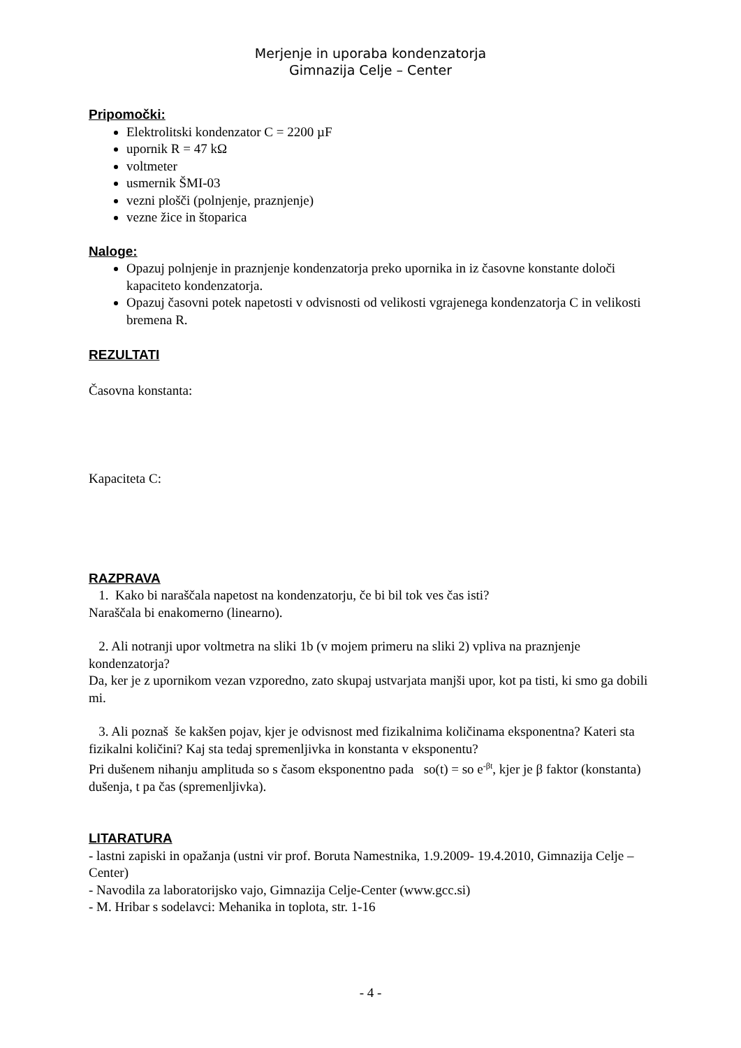Merjenje in uporaba kondenzatorja
Gimnazija Celje – Center
Pripomočki:
Elektrolitski kondenzator C = 2200 µF
upornik R = 47 kΩ
voltmeter
usmernik ŠMI-03
vezni plošči (polnjenje, praznjenje)
vezne žice in štoparica
Naloge:
Opazuj polnjenje in praznjenje kondenzatorja preko upornika in iz časovne konstante določi kapaciteto kondenzatorja.
Opazuj časovni potek napetosti v odvisnosti od velikosti vgrajenega kondenzatorja C in velikosti bremena R.
REZULTATI
Časovna konstanta:
Kapaciteta C:
RAZPRAVA
1. Kako bi naraščala napetost na kondenzatorju, če bi bil tok ves čas isti?
Naraščala bi enakomerno (linearno).
2. Ali notranji upor voltmetra na sliki 1b (v mojem primeru na sliki 2) vpliva na praznjenje kondenzatorja?
Da, ker je z upornikom vezan vzporedno, zato skupaj ustvarjata manjši upor, kot pa tisti, ki smo ga dobili mi.
3. Ali poznaš še kakšen pojav, kjer je odvisnost med fizikalnima količinama eksponentna? Kateri sta fizikalni količini? Kaj sta tedaj spremenljivka in konstanta v eksponentu?
Pri dušenem nihanju amplituda so s časom eksponentno pada so(t) = so e<sup>-βt</sup>, kjer je β faktor (konstanta) dušenja, t pa čas (spremenljivka).
LITARATURA
- lastni zapiski in opažanja (ustni vir prof. Boruta Namestnika, 1.9.2009- 19.4.2010, Gimnazija Celje – Center)
- Navodila za laboratorijsko vajo, Gimnazija Celje-Center (www.gcc.si)
- M. Hribar s sodelavci: Mehanika in toplota, str. 1-16
- 4 -